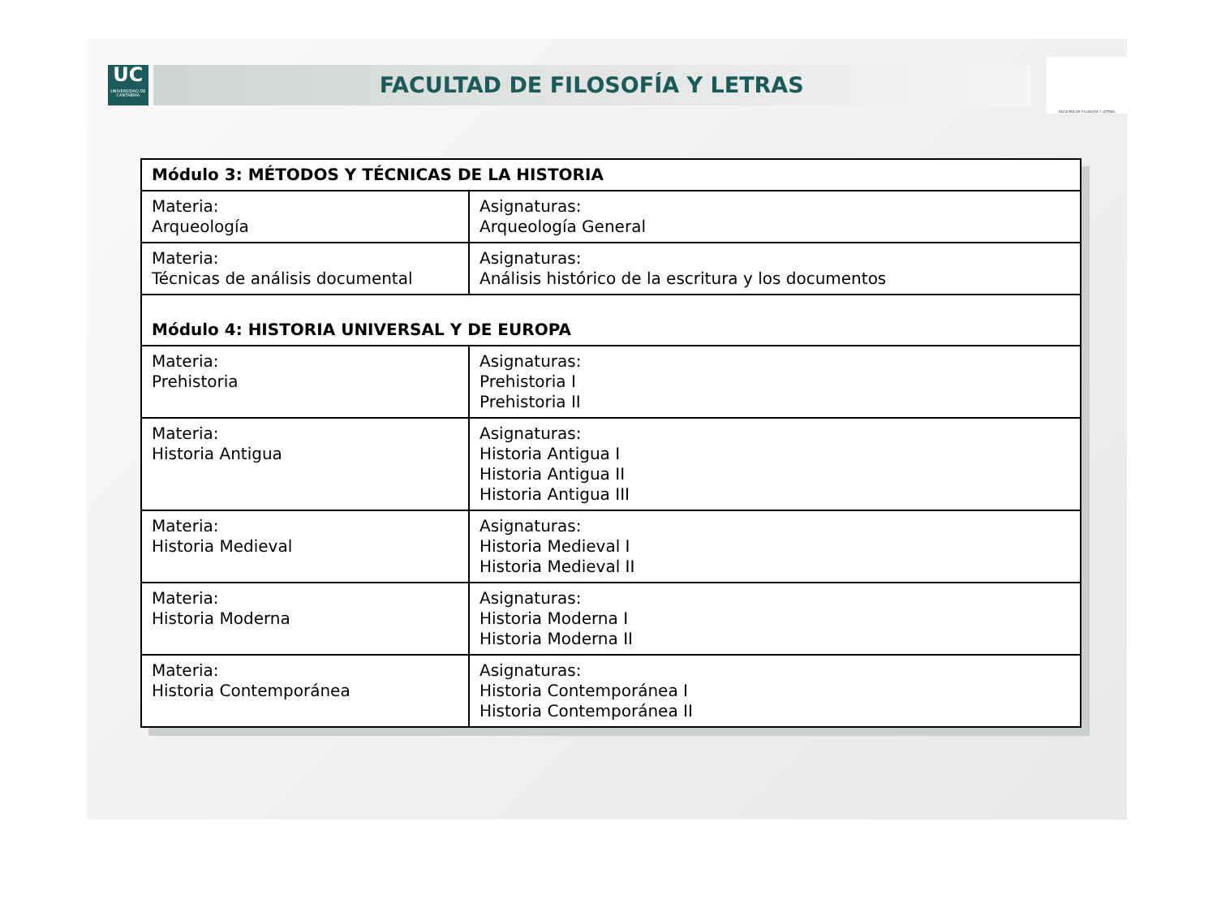UC
UNIVERSIDAD DE CANTABRIA
FACULTAD DE FILOSOFÍA Y LETRAS
FACULTAD DE FILOSOFÍA Y LETRAS
| Módulo 3: MÉTODOS Y TÉCNICAS DE LA HISTORIA | |
| --- | --- |
| Materia: Arqueología | Asignaturas: Arqueología General |
| Materia: Técnicas de análisis documental | Asignaturas: Análisis histórico de la escritura y los documentos |
| Módulo 4: HISTORIA UNIVERSAL Y DE EUROPA | |
| Materia: Prehistoria | Asignaturas: Prehistoria I Prehistoria II |
| Materia: Historia Antigua | Asignaturas: Historia Antigua I Historia Antigua II Historia Antigua III |
| Materia: Historia Medieval | Asignaturas: Historia Medieval I Historia Medieval II |
| Materia: Historia Moderna | Asignaturas: Historia Moderna I Historia Moderna II |
| Materia: Historia Contemporánea | Asignaturas: Historia Contemporánea I Historia Contemporánea II |